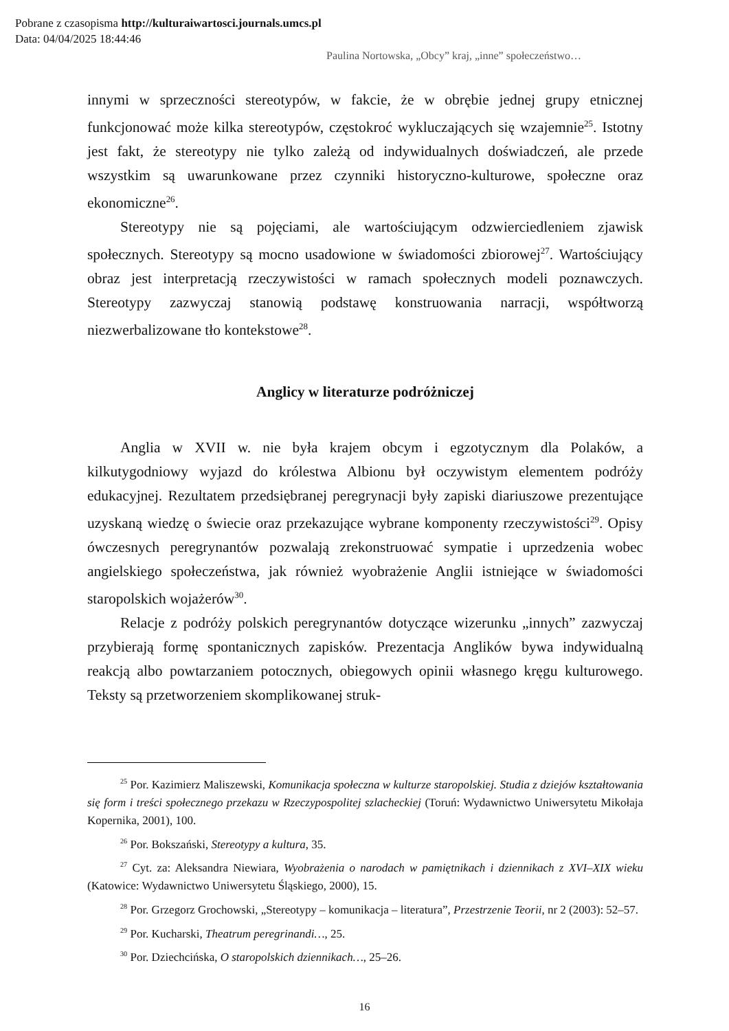Pobrane z czasopisma http://kulturaiwartosci.journals.umcs.pl
Data: 04/04/2025 18:44:46
Paulina Nortowska, „Obcy” kraj, „inne” społeczeństwo…
innymi w sprzeczności stereotypów, w fakcie, że w obrębie jednej grupy etnicznej funkcjonować może kilka stereotypów, częstokroć wykluczających się wzajemnie<sup>25</sup>. Istotny jest fakt, że stereotypy nie tylko zależą od indywidualnych doświadczeń, ale przede wszystkim są uwarunkowane przez czynniki historyczno-kulturowe, społeczne oraz ekonomiczne<sup>26</sup>.
Stereotypy nie są pojęciami, ale wartościującym odzwierciedleniem zjawisk społecznych. Stereotypy są mocno usadowione w świadomości zbiorowej<sup>27</sup>. Wartościujący obraz jest interpretacją rzeczywistości w ramach społecznych modeli poznawczych. Stereotypy zazwyczaj stanowią podstawę konstruowania narracji, współtworzą niezwerbalizowane tło kontekstowe<sup>28</sup>.
Anglicy w literaturze podróżniczej
Anglia w XVII w. nie była krajem obcym i egzotycznym dla Polaków, a kilkutygodniowy wyjazd do królestwa Albionu był oczywistym elementem podróży edukacyjnej. Rezultatem przedsiębranej peregrynacji były zapiski diariuszowe prezentujące uzyskaną wiedzę o świecie oraz przekazujące wybrane komponenty rzeczywistości<sup>29</sup>. Opisy ówczesnych peregrynantów pozwalają zrekonstruować sympatie i uprzedzenia wobec angielskiego społeczeństwa, jak również wyobrażenie Anglii istniejące w świadomości staropolskich wojażerów<sup>30</sup>.
Relacje z podróży polskich peregrynantów dotyczące wizerunku „innych” zazwyczaj przybierają formę spontanicznych zapisków. Prezentacja Anglików bywa indywidualną reakcją albo powtarzaniem potocznych, obiegowych opinii własnego kręgu kulturowego. Teksty są przetworzeniem skomplikowanej struk-
<sup>25</sup> Por. Kazimierz Maliszewski, Komunikacja społeczna w kulturze staropolskiej. Studia z dziejów kształtowania się form i treści społecznego przekazu w Rzeczypospolitej szlacheckiej (Toruń: Wydawnictwo Uniwersytetu Mikołaja Kopernika, 2001), 100.
<sup>26</sup> Por. Bokszański, Stereotypy a kultura, 35.
<sup>27</sup> Cyt. za: Aleksandra Niewiara, Wyobrażenia o narodach w pamiętnikach i dziennikach z XVI–XIX wieku (Katowice: Wydawnictwo Uniwersytetu Śląskiego, 2000), 15.
<sup>28</sup> Por. Grzegorz Grochowski, „Stereotypy – komunikacja – literatura”, Przestrzenie Teorii, nr 2 (2003): 52–57.
<sup>29</sup> Por. Kucharski, Theatrum peregrinandi…, 25.
<sup>30</sup> Por. Dziechcińska, O staropolskich dziennikach…, 25–26.
16